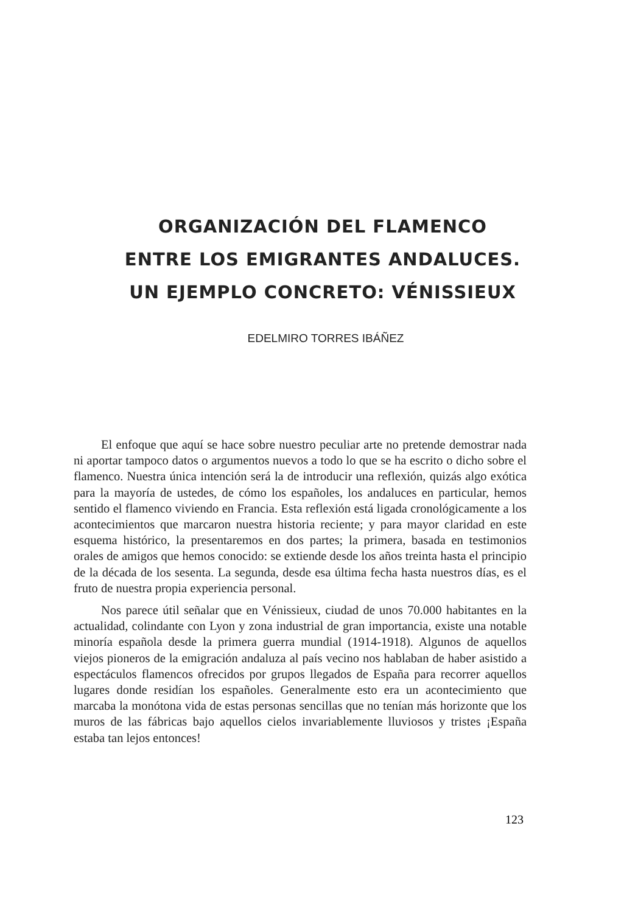ORGANIZACIÓN DEL FLAMENCO
ENTRE LOS EMIGRANTES ANDALUCES.
UN EJEMPLO CONCRETO: VÉNISSIEUX
EDELMIRO TORRES IBÁÑEZ
El enfoque que aquí se hace sobre nuestro peculiar arte no pretende demostrar nada ni aportar tampoco datos o argumentos nuevos a todo lo que se ha escrito o dicho sobre el flamenco. Nuestra única intención será la de introducir una reflexión, quizás algo exótica para la mayoría de ustedes, de cómo los españoles, los andaluces en particular, hemos sentido el flamenco viviendo en Francia. Esta reflexión está ligada cronológicamente a los acontecimientos que marcaron nuestra historia reciente; y para mayor claridad en este esquema histórico, la presentaremos en dos partes; la primera, basada en testimonios orales de amigos que hemos conocido: se extiende desde los años treinta hasta el principio de la década de los sesenta. La segunda, desde esa última fecha hasta nuestros días, es el fruto de nuestra propia experiencia personal.
Nos parece útil señalar que en Vénissieux, ciudad de unos 70.000 habitantes en la actualidad, colindante con Lyon y zona industrial de gran importancia, existe una notable minoría española desde la primera guerra mundial (1914-1918). Algunos de aquellos viejos pioneros de la emigración andaluza al país vecino nos hablaban de haber asistido a espectáculos flamencos ofrecidos por grupos llegados de España para recorrer aquellos lugares donde residían los españoles. Generalmente esto era un acontecimiento que marcaba la monótona vida de estas personas sencillas que no tenían más horizonte que los muros de las fábricas bajo aquellos cielos invariablemente lluviosos y tristes ¡España estaba tan lejos entonces!
123